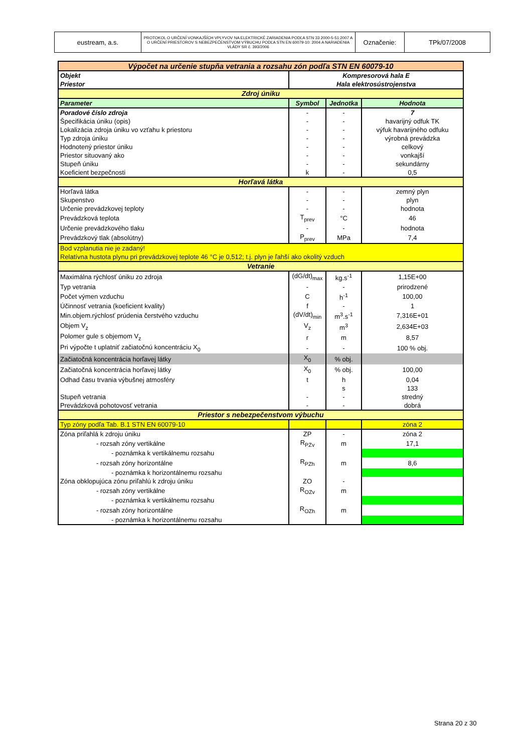| eustream, a.s. | PROTOKOL O URČENÍ VONKAJŠÍCH VPLYVOV NA ELEKTRICKÉ ZARIADENIA PODĽA STN 33 2000-5-51:2007 A O URČENÍ PRIESTOROV S NEBEZPEČENSTVOM VÝBUCHU PODĽA STN EN 60079-10: 2004 A NARIADENIA VLÁDY SR č. 393/2006 | Označenie: | TPk/07/2008 |
| Výpočet na určenie stupňa vetrania a rozsahu zón podľa STN EN 60079-10 | | | |
| Objekt | Kompresorová hala E | | |
| Priestor | Hala elektrosústrojenstva | | |
| Zdroj úniku | | | |
| Parameter | Symbol | Jednotka | Hodnota |
| Poradové číslo zdroja | - | - | 7 |
| Špecifikácia úniku (opis) | - | - | havarijný odfuk TK |
| Lokalizácia zdroja úniku vo vzťahu k priestoru | - | - | výfuk havarijného odfuku |
| Typ zdroja úniku | - | - | výrobná prevádzka |
| Hodnotený priestor úniku | - | - | celkový |
| Priestor situovaný ako | - | - | vonkajší |
| Stupeň úniku | - | - | sekundárny |
| Koeficient bezpečnosti | k | - | 0,5 |
| Horľavá látka | | | |
| Horľavá látka | - | - | zemný plyn |
| Skupenstvo | - | - | plyn |
| Určenie prevádzkovej teploty | - | - | hodnota |
| Prevádzková teplota | T<sub>prev</sub> | °C | 46 |
| Určenie prevádzkového tlaku | - | - | hodnota |
| Prevádzkový tlak (absolútny) | P<sub>prev</sub> | MPa | 7,4 |
| Bod vzplanutia nie je zadaný! | | | |
| Relatívna hustota plynu pri prevádzkovej teplote 46 °C je 0,512; t.j. plyn je ľahší ako okolitý vzduch | | | |
| Vetranie | | | |
| Maximálna rýchlosť úniku zo zdroja | (dG/dt)<sub>max</sub> | kg.s<sup>-1</sup> | 1,15E+00 |
| Typ vetrania | - | - | prirodzené |
| Počet výmen vzduchu | C | h<sup>-1</sup> | 100,00 |
| Účinnosť vetrania (koeficient kvality) | f | - | 1 |
| Min.objem.rýchlosť prúdenia čerstvého vzduchu | (dV/dt)<sub>min</sub> | m<sup>3</sup>.s<sup>-1</sup> | 7,316E+01 |
| Objem V<sub>z</sub> | V<sub>z</sub> | m<sup>3</sup> | 2,634E+03 |
| Polomer gule s objemom V<sub>z</sub> | r | m | 8,57 |
| Pri výpočte t uplatniť začiatočnú koncentráciu X<sub>0</sub> | - | - | 100 % obj. |
| Začiatočná koncentrácia horľavej látky | X<sub>0</sub> | % obj. | |
| Začiatočná koncentrácia horľavej látky | X<sub>0</sub> | % obj. | 100,00 |
| Odhad času trvania výbušnej atmosféry | t | h | 0,04 |
| | | s | 133 |
| Stupeň vetrania | - | - | stredný |
| Prevádzková pohotovosť vetrania | - | - | dobrá |
| Priestor s nebezpečenstvom výbuchu | | | |
| Typ zóny podľa Tab. B.1 STN EN 60079-10 | | | zóna 2 |
| Zóna priľahlá k zdroju úniku | ZP | - | zóna 2 |
| - rozsah zóny vertikálne | R<sub>PZv</sub> | m | 17,1 |
| - poznámka k vertikálnemu rozsahu | | | |
| - rozsah zóny horizontálne | R<sub>PZh</sub> | m | 8,6 |
| - poznámka k horizontálnemu rozsahu | | | |
| Zóna obklopujúca zónu priľahlú k zdroju úniku | ZO | - | |
| - rozsah zóny vertikálne | R<sub>OZv</sub> | m | |
| - poznámka k vertikálnemu rozsahu | | | |
| - rozsah zóny horizontálne | R<sub>OZh</sub> | m | |
| - poznámka k horizontálnemu rozsahu | | | |
Strana 20 z 30